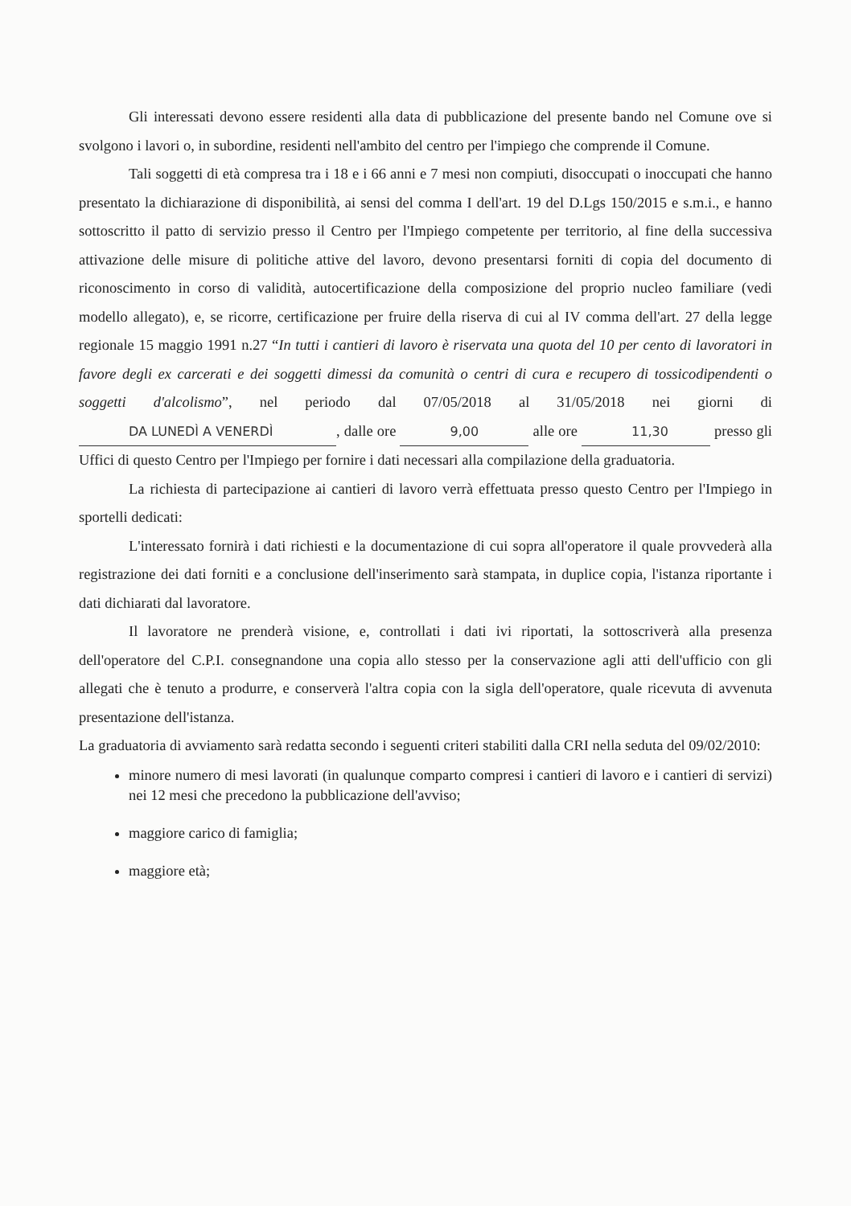Gli interessati devono essere residenti alla data di pubblicazione del presente bando nel Comune ove si svolgono i lavori o, in subordine, residenti nell'ambito del centro per l'impiego che comprende il Comune.
Tali soggetti di età compresa tra i 18 e i 66 anni e 7 mesi non compiuti, disoccupati o inoccupati che hanno presentato la dichiarazione di disponibilità, ai sensi del comma I dell'art. 19 del D.Lgs 150/2015 e s.m.i., e hanno sottoscritto il patto di servizio presso il Centro per l'Impiego competente per territorio, al fine della successiva attivazione delle misure di politiche attive del lavoro, devono presentarsi forniti di copia del documento di riconoscimento in corso di validità, autocertificazione della composizione del proprio nucleo familiare (vedi modello allegato), e, se ricorre, certificazione per fruire della riserva di cui al IV comma dell'art. 27 della legge regionale 15 maggio 1991 n.27 “In tutti i cantieri di lavoro è riservata una quota del 10 per cento di lavoratori in favore degli ex carcerati e dei soggetti dimessi da comunità o centri di cura e recupero di tossicodipendenti o soggetti d'alcolismo”, nel periodo dal 07/05/2018 al 31/05/2018 nei giorni di DA LUNEDÌ A VENERDÌ, dalle ore 9,00 alle ore 11,30 presso gli Uffici di questo Centro per l'Impiego per fornire i dati necessari alla compilazione della graduatoria.
La richiesta di partecipazione ai cantieri di lavoro verrà effettuata presso questo Centro per l'Impiego in sportelli dedicati:
L'interessato fornirà i dati richiesti e la documentazione di cui sopra all'operatore il quale provvederà alla registrazione dei dati forniti e a conclusione dell'inserimento sarà stampata, in duplice copia, l'istanza riportante i dati dichiarati dal lavoratore.
Il lavoratore ne prenderà visione, e, controllati i dati ivi riportati, la sottoscriverà alla presenza dell'operatore del C.P.I. consegnandone una copia allo stesso per la conservazione agli atti dell'ufficio con gli allegati che è tenuto a produrre, e conserverà l'altra copia con la sigla dell'operatore, quale ricevuta di avvenuta presentazione dell'istanza.
La graduatoria di avviamento sarà redatta secondo i seguenti criteri stabiliti dalla CRI nella seduta del 09/02/2010:
minore numero di mesi lavorati (in qualunque comparto compresi i cantieri di lavoro e i cantieri di servizi) nei 12 mesi che precedono la pubblicazione dell'avviso;
maggiore carico di famiglia;
maggiore età;